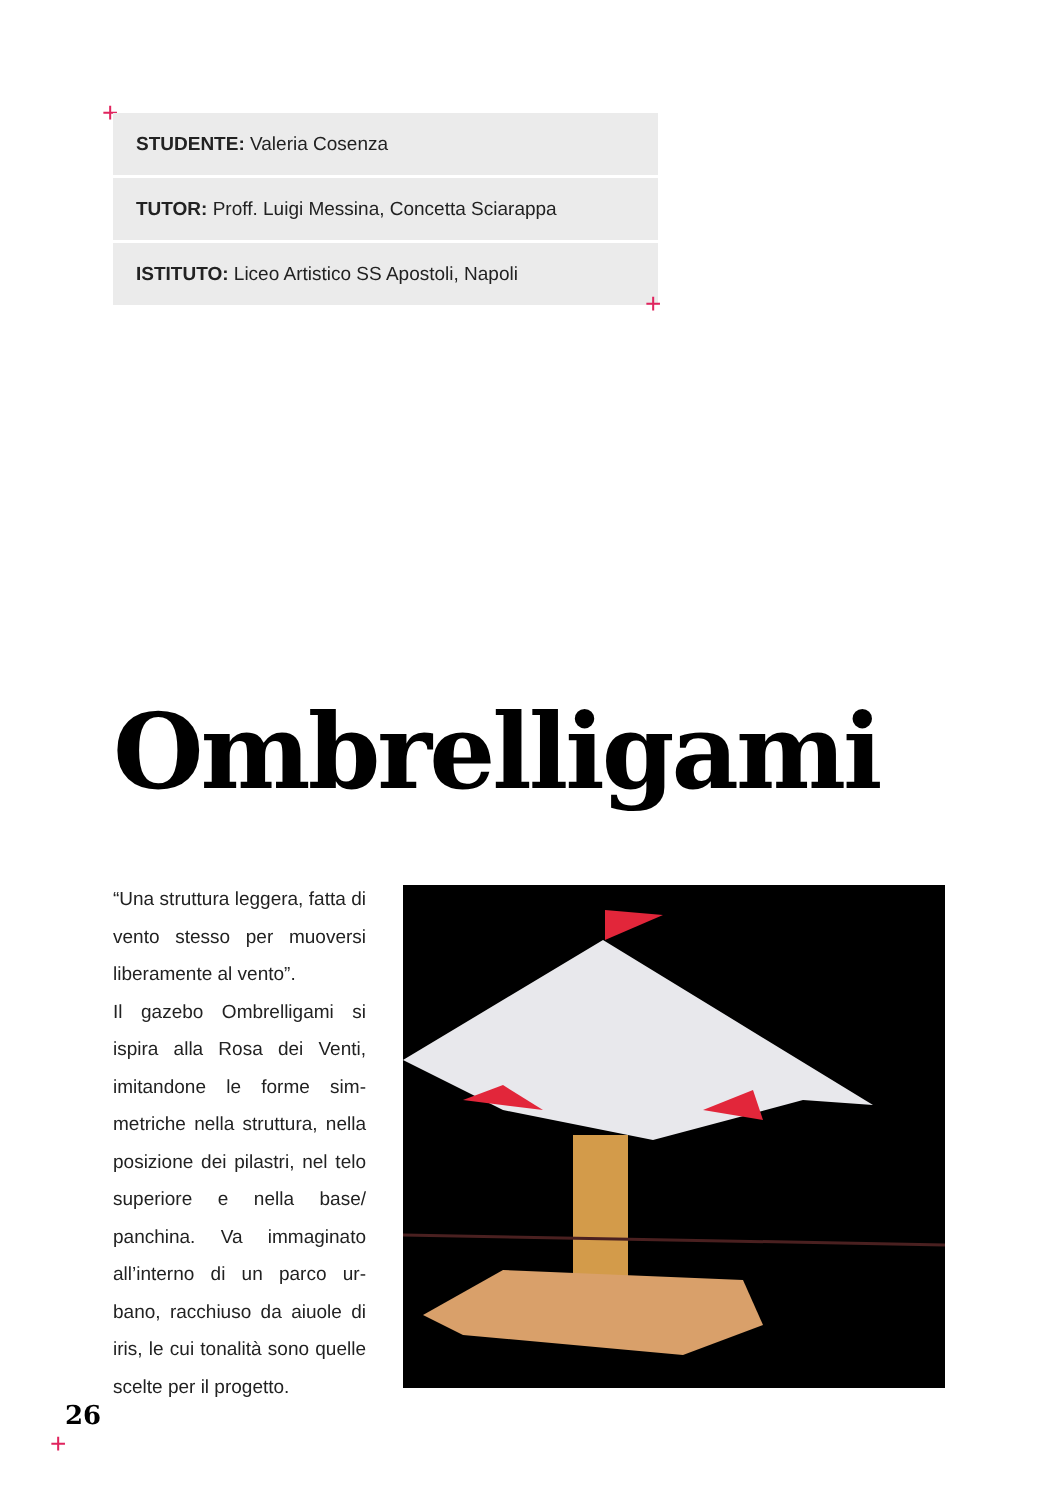+
STUDENTE: Valeria Cosenza
TUTOR: Proff. Luigi Messina, Concetta Sciarappa
ISTITUTO: Liceo Artistico SS Apostoli, Napoli
+
Ombrelligami
“Una struttura leggera, fatta di vento stesso per muoversi liberamente al vento”.
Il gazebo Ombrelligami si ispira alla Rosa dei Venti, imitandone le forme sim-metriche nella struttura, nella posizione dei pilastri, nel telo superiore e nella base/ panchina. Va immaginato all’interno di un parco ur-bano, racchiuso da aiuole di iris, le cui tonalità sono quelle scelte per il progetto.
26
+